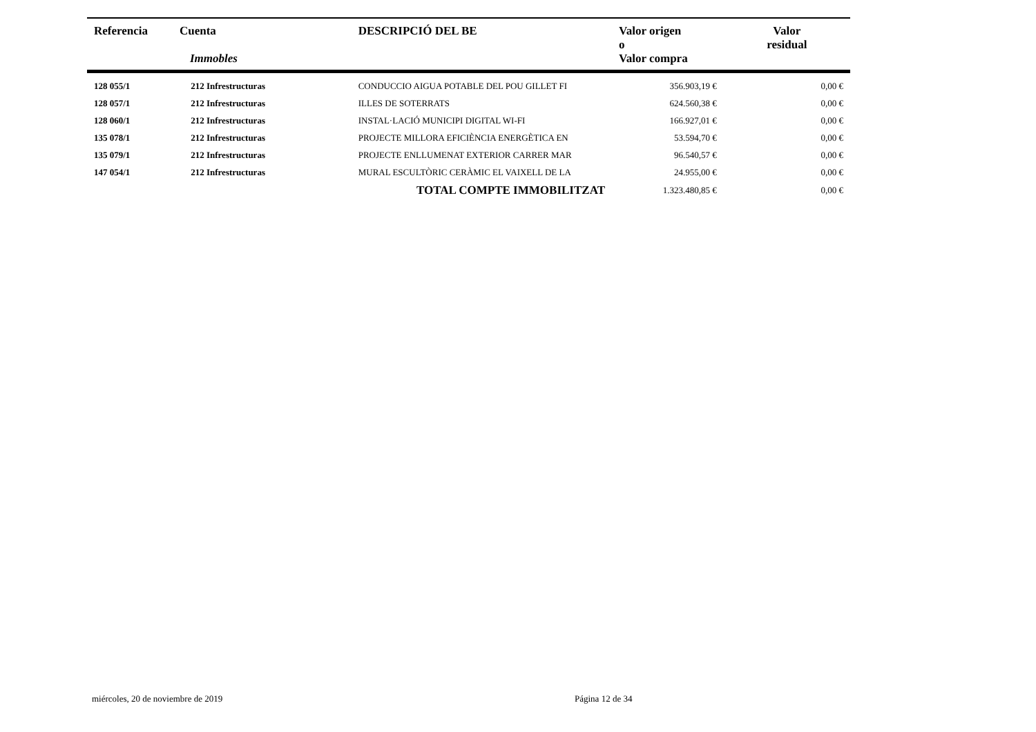| Referencia | Cuenta Immobles | DESCRIPCIÓ DEL BE | Valor origen o Valor compra | Valor residual |
| --- | --- | --- | --- | --- |
| 128 055/1 | 212 Infrestructuras | CONDUCCIO AIGUA POTABLE DEL POU GILLET FI | 356.903,19 € | 0,00 € |
| 128 057/1 | 212 Infrestructuras | ILLES DE SOTERRATS | 624.560,38 € | 0,00 € |
| 128 060/1 | 212 Infrestructuras | INSTAL·LACIÓ MUNICIPI DIGITAL WI-FI | 166.927,01 € | 0,00 € |
| 135 078/1 | 212 Infrestructuras | PROJECTE MILLORA EFICIÈNCIA ENERGÈTICA EN | 53.594,70 € | 0,00 € |
| 135 079/1 | 212 Infrestructuras | PROJECTE ENLLUMENAT EXTERIOR CARRER MAR | 96.540,57 € | 0,00 € |
| 147 054/1 | 212 Infrestructuras | MURAL ESCULTÒRIC CERÀMIC EL VAIXELL DE LA | 24.955,00 € | 0,00 € |
| | | TOTAL COMPTE IMMOBILITZAT | 1.323.480,85 € | 0,00 € |
miércoles, 20 de noviembre de 2019
Página 12 de 34